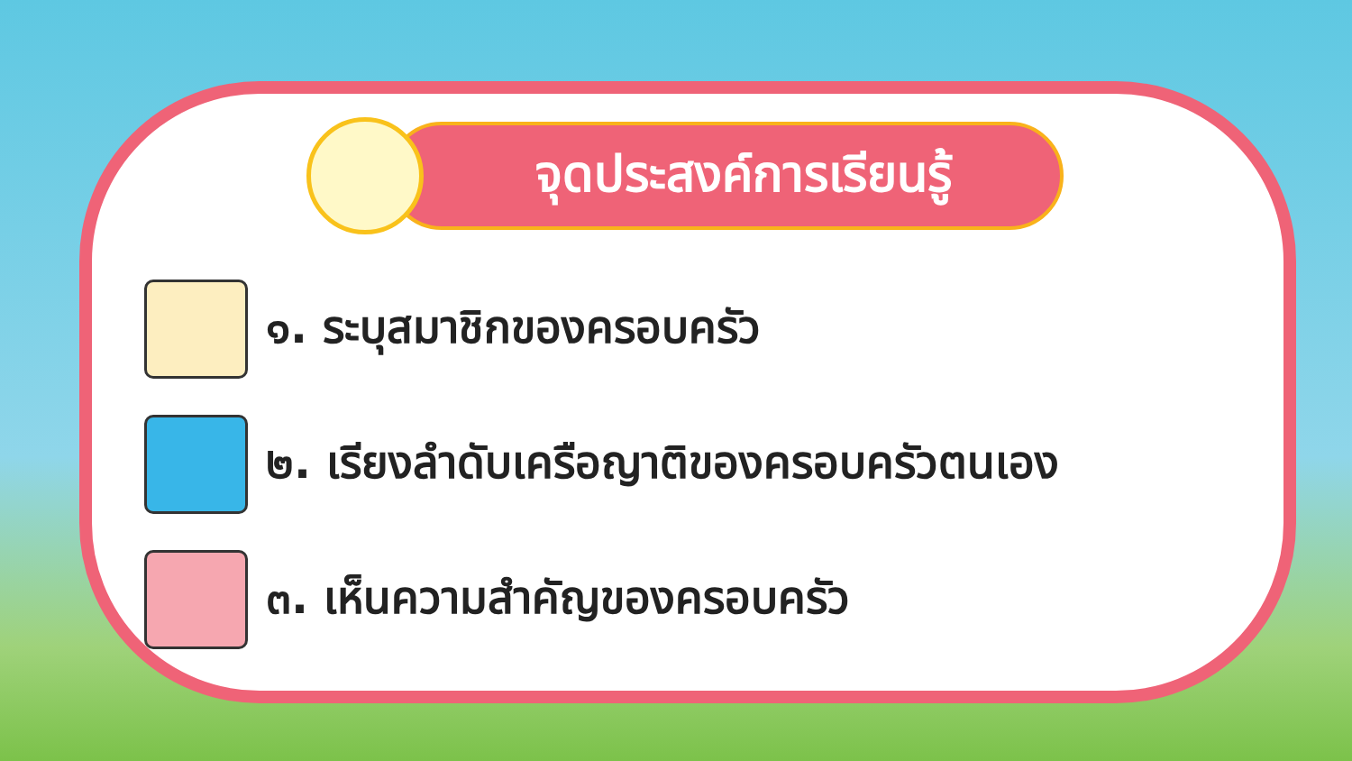จุดประสงค์การเรียนรู้
๑. ระบุสมาชิกของครอบครัว
๒. เรียงลำดับเครือญาติของครอบครัวตนเอง
๓. เห็นความสำคัญของครอบครัว